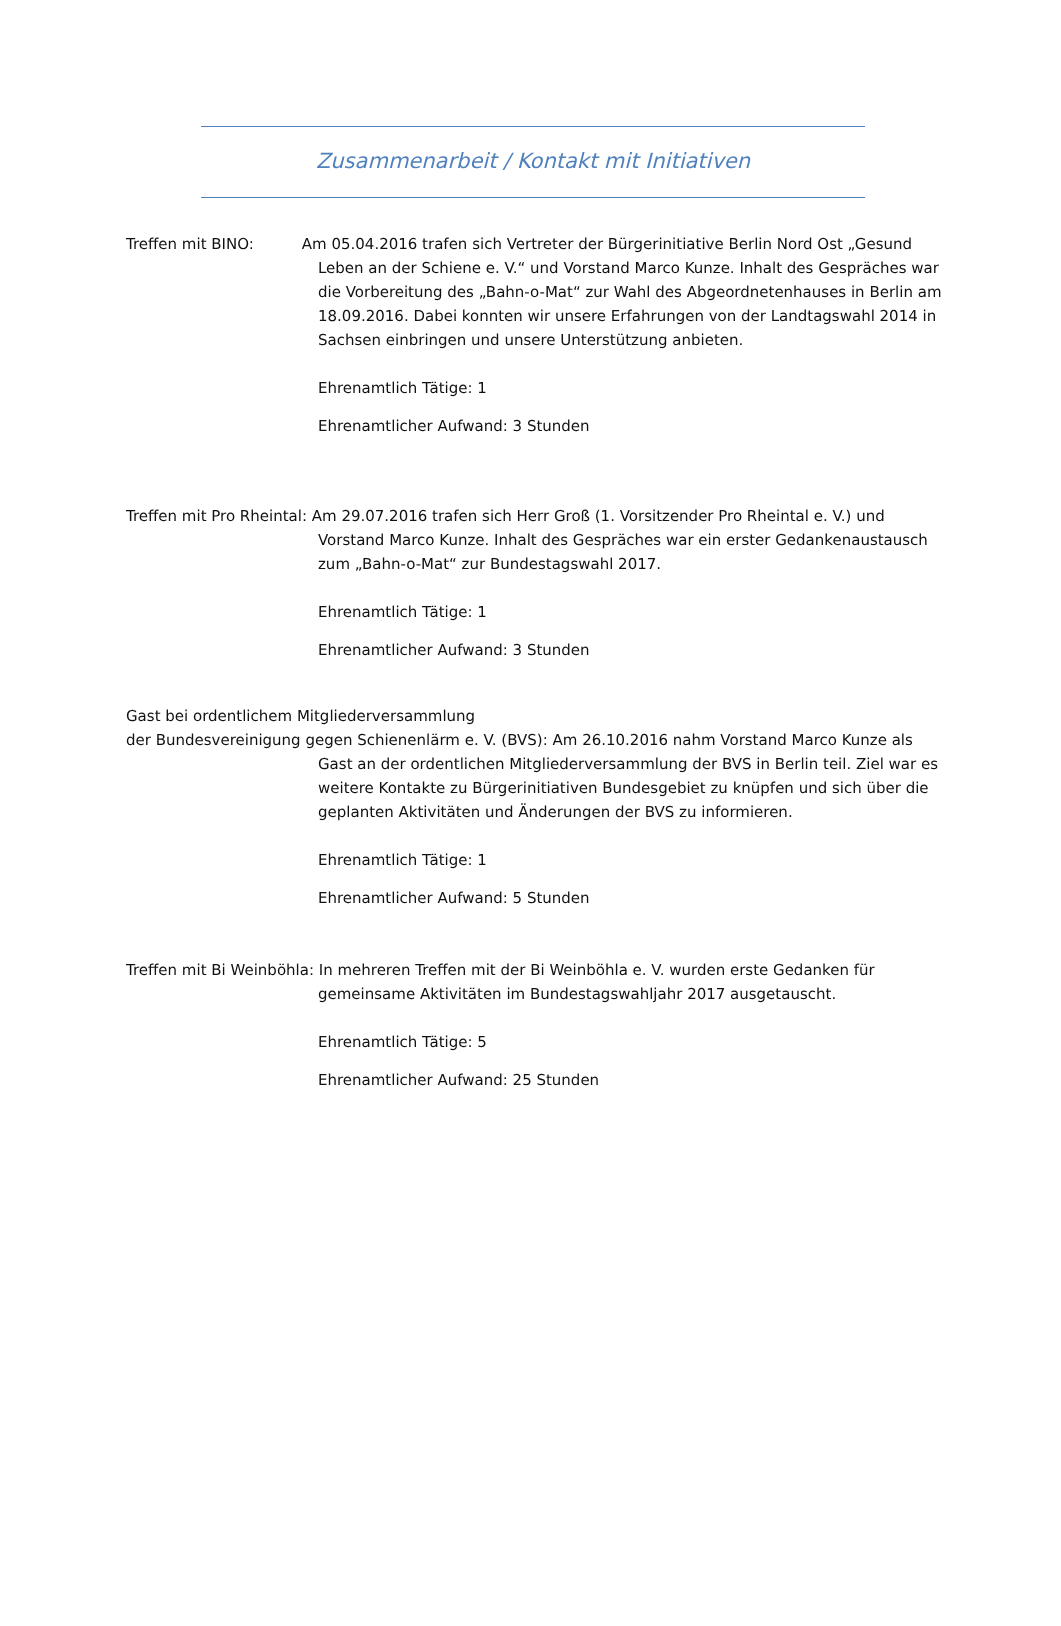Zusammenarbeit / Kontakt mit Initiativen
Treffen mit BINO: Am 05.04.2016 trafen sich Vertreter der Bürgerinitiative Berlin Nord Ost „Gesund Leben an der Schiene e. V.“ und Vorstand Marco Kunze. Inhalt des Gespräches war die Vorbereitung des „Bahn-o-Mat“ zur Wahl des Abgeordnetenhauses in Berlin am 18.09.2016. Dabei konnten wir unsere Erfahrungen von der Landtagswahl 2014 in Sachsen einbringen und unsere Unterstützung anbieten.
Ehrenamtlich Tätige: 1
Ehrenamtlicher Aufwand: 3 Stunden
Treffen mit Pro Rheintal: Am 29.07.2016 trafen sich Herr Groß (1. Vorsitzender Pro Rheintal e. V.) und Vorstand Marco Kunze. Inhalt des Gespräches war ein erster Gedankenaustausch zum „Bahn-o-Mat“ zur Bundestagswahl 2017.
Ehrenamtlich Tätige: 1
Ehrenamtlicher Aufwand: 3 Stunden
Gast bei ordentlichem Mitgliederversammlung
der Bundesvereinigung gegen Schienenlärm e. V. (BVS): Am 26.10.2016 nahm Vorstand Marco Kunze als Gast an der ordentlichen Mitgliederversammlung der BVS in Berlin teil. Ziel war es weitere Kontakte zu Bürgerinitiativen Bundesgebiet zu knüpfen und sich über die geplanten Aktivitäten und Änderungen der BVS zu informieren.
Ehrenamtlich Tätige: 1
Ehrenamtlicher Aufwand: 5 Stunden
Treffen mit Bi Weinböhla: In mehreren Treffen mit der Bi Weinböhla e. V. wurden erste Gedanken für gemeinsame Aktivitäten im Bundestagswahljahr 2017 ausgetauscht.
Ehrenamtlich Tätige: 5
Ehrenamtlicher Aufwand: 25 Stunden